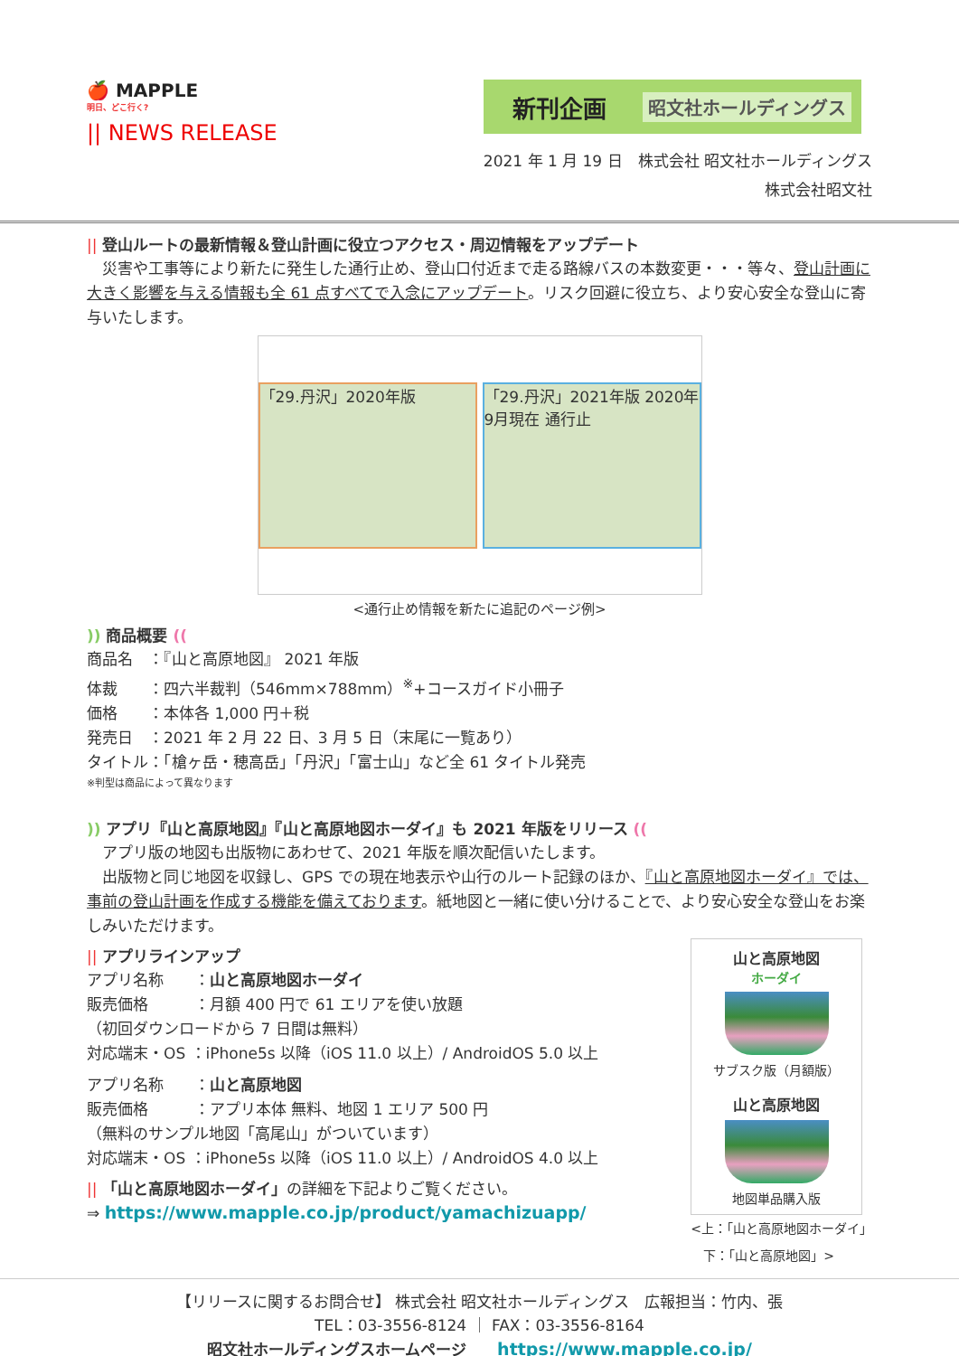🍎 MAPPLE
明日、どこ行く?
|| NEWS RELEASE
新刊企画 昭文社ホールディングス
2021 年 1 月 19 日　株式会社 昭文社ホールディングス
株式会社昭文社
|| 登山ルートの最新情報＆登山計画に役立つアクセス・周辺情報をアップデート
　災害や工事等により新たに発生した通行止め、登山口付近まで走る路線バスの本数変更・・・等々、登山計画に大きく影響を与える情報も全 61 点すべてで入念にアップデート。リスク回避に役立ち、より安心安全な登山に寄与いたします。
「29.丹沢」2020年版
「29.丹沢」2021年版 2020年9月現在 通行止
<通行止め情報を新たに追記のページ例>
)) 商品概要 ((
商品名　：『山と高原地図』 2021 年版
体裁　　：四六半裁判（546mm×788mm）<sup>※</sup>+コースガイド小冊子
価格　　：本体各 1,000 円＋税
発売日　：2021 年 2 月 22 日、3 月 5 日（末尾に一覧あり）
タイトル：「槍ヶ岳・穂高岳」「丹沢」「富士山」など全 61 タイトル発売
※判型は商品によって異なります
)) アプリ『山と高原地図』『山と高原地図ホーダイ』も 2021 年版をリリース ((
　アプリ版の地図も出版物にあわせて、2021 年版を順次配信いたします。
　出版物と同じ地図を収録し、GPS での現在地表示や山行のルート記録のほか、『山と高原地図ホーダイ』では、事前の登山計画を作成する機能を備えております。紙地図と一緒に使い分けることで、より安心安全な登山をお楽しみいただけます。
|| アプリラインアップ
アプリ名称　　：山と高原地図ホーダイ
販売価格　　　：月額 400 円で 61 エリアを使い放題
（初回ダウンロードから 7 日間は無料）
対応端末・OS ：iPhone5s 以降（iOS 11.0 以上）/ AndroidOS 5.0 以上
アプリ名称　　：山と高原地図
販売価格　　　：アプリ本体 無料、地図 1 エリア 500 円
（無料のサンプル地図「高尾山」がついています）
対応端末・OS ：iPhone5s 以降（iOS 11.0 以上）/ AndroidOS 4.0 以上
|| 「山と高原地図ホーダイ」の詳細を下記よりご覧ください。
⇒ https://www.mapple.co.jp/product/yamachizuapp/
山と高原地図
ホーダイ
サブスク版（月額版）
山と高原地図
地図単品購入版
<上：「山と高原地図ホーダイ」
　下：「山と高原地図」>
【リリースに関するお問合せ】 株式会社 昭文社ホールディングス　広報担当：竹内、張
TEL：03-3556-8124 ｜ FAX：03-3556-8164
昭文社ホールディングスホームページ　　https://www.mapple.co.jp/